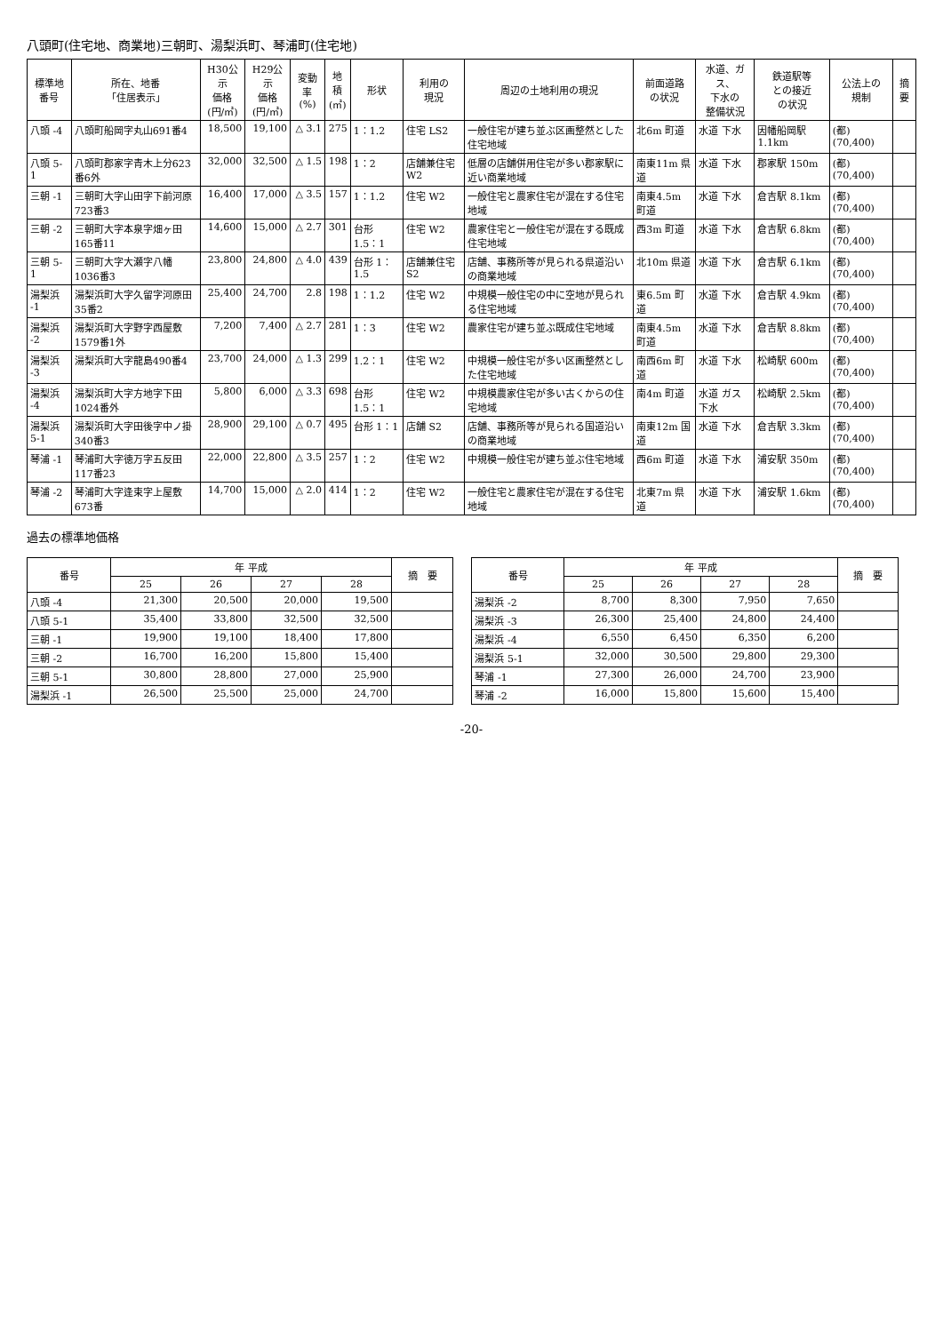八頭町(住宅地、商業地)三朝町、湯梨浜町、琴浦町(住宅地)
| 標準地 番号 | 所在、地番 「住居表示」 | H30公示 価格 (円/㎡) | H29公示 価格 (円/㎡) | 変動率 (%) | 地積 (㎡) | 形状 | 利用の 現況 | 周辺の土地利用の現況 | 前面道路 の状況 | 水道、ガス、 下水の 整備状況 | 鉄道駅等 との接近 の状況 | 公法上の 規制 | 摘要 |
| --- | --- | --- | --- | --- | --- | --- | --- | --- | --- | --- | --- | --- | --- |
| 八頭 -4 | 八頭町船岡字丸山691番4 | 18,500 | 19,100 | △ 3.1 | 275 | 1：1.2 | 住宅 LS2 | 一般住宅が建ち並ぶ区画整然とした住宅地域 | 北6m 町道 | 水道 下水 | 因幡船岡駅 1.1km | (都) (70,400) | |
| 八頭 5-1 | 八頭町郡家字青木上分623番6外 | 32,000 | 32,500 | △ 1.5 | 198 | 1：2 | 店舗兼住宅 W2 | 低層の店舗併用住宅が多い郡家駅に近い商業地域 | 南東11m 県道 | 水道 下水 | 郡家駅 150m | (都) (70,400) | |
| 三朝 -1 | 三朝町大字山田字下前河原723番3 | 16,400 | 17,000 | △ 3.5 | 157 | 1：1.2 | 住宅 W2 | 一般住宅と農家住宅が混在する住宅地域 | 南東4.5m 町道 | 水道 下水 | 倉吉駅 8.1km | (都) (70,400) | |
| 三朝 -2 | 三朝町大字本泉字畑ヶ田165番11 | 14,600 | 15,000 | △ 2.7 | 301 | 台形 1.5：1 | 住宅 W2 | 農家住宅と一般住宅が混在する既成住宅地域 | 西3m 町道 | 水道 下水 | 倉吉駅 6.8km | (都) (70,400) | |
| 三朝 5-1 | 三朝町大字大瀬字八幡1036番3 | 23,800 | 24,800 | △ 4.0 | 439 | 台形 1：1.5 | 店舗兼住宅 S2 | 店舗、事務所等が見られる県道沿いの商業地域 | 北10m 県道 | 水道 下水 | 倉吉駅 6.1km | (都) (70,400) | |
| 湯梨浜 -1 | 湯梨浜町大字久留字河原田35番2 | 25,400 | 24,700 | 2.8 | 198 | 1：1.2 | 住宅 W2 | 中規模一般住宅の中に空地が見られる住宅地域 | 東6.5m 町道 | 水道 下水 | 倉吉駅 4.9km | (都) (70,400) | |
| 湯梨浜 -2 | 湯梨浜町大字野字西屋敷1579番1外 | 7,200 | 7,400 | △ 2.7 | 281 | 1：3 | 住宅 W2 | 農家住宅が建ち並ぶ既成住宅地域 | 南東4.5m 町道 | 水道 下水 | 倉吉駅 8.8km | (都) (70,400) | |
| 湯梨浜 -3 | 湯梨浜町大字龍島490番4 | 23,700 | 24,000 | △ 1.3 | 299 | 1.2：1 | 住宅 W2 | 中規模一般住宅が多い区画整然とした住宅地域 | 南西6m 町道 | 水道 下水 | 松崎駅 600m | (都) (70,400) | |
| 湯梨浜 -4 | 湯梨浜町大字方地字下田1024番外 | 5,800 | 6,000 | △ 3.3 | 698 | 台形 1.5：1 | 住宅 W2 | 中規模農家住宅が多い古くからの住宅地域 | 南4m 町道 | 水道 ガス 下水 | 松崎駅 2.5km | (都) (70,400) | |
| 湯梨浜 5-1 | 湯梨浜町大字田後字中ノ掛340番3 | 28,900 | 29,100 | △ 0.7 | 495 | 台形 1：1 | 店舗 S2 | 店舗、事務所等が見られる国道沿いの商業地域 | 南東12m 国道 | 水道 下水 | 倉吉駅 3.3km | (都) (70,400) | |
| 琴浦 -1 | 琴浦町大字徳万字五反田117番23 | 22,000 | 22,800 | △ 3.5 | 257 | 1：2 | 住宅 W2 | 中規模一般住宅が建ち並ぶ住宅地域 | 西6m 町道 | 水道 下水 | 浦安駅 350m | (都) (70,400) | |
| 琴浦 -2 | 琴浦町大字逢束字上屋敷673番 | 14,700 | 15,000 | △ 2.0 | 414 | 1：2 | 住宅 W2 | 一般住宅と農家住宅が混在する住宅地域 | 北東7m 県道 | 水道 下水 | 浦安駅 1.6km | (都) (70,400) | |
過去の標準地価格
| 番号 | 年 平成 | | | | 摘 要 |
| --- | --- | --- | --- | --- | --- |
| | 25 | 26 | 27 | 28 | |
| 八頭 -4 | 21,300 | 20,500 | 20,000 | 19,500 | |
| 八頭 5-1 | 35,400 | 33,800 | 32,500 | 32,500 | |
| 三朝 -1 | 19,900 | 19,100 | 18,400 | 17,800 | |
| 三朝 -2 | 16,700 | 16,200 | 15,800 | 15,400 | |
| 三朝 5-1 | 30,800 | 28,800 | 27,000 | 25,900 | |
| 湯梨浜 -1 | 26,500 | 25,500 | 25,000 | 24,700 | |
| 番号 | 年 平成 | | | | 摘 要 |
| --- | --- | --- | --- | --- | --- |
| | 25 | 26 | 27 | 28 | |
| 湯梨浜 -2 | 8,700 | 8,300 | 7,950 | 7,650 | |
| 湯梨浜 -3 | 26,300 | 25,400 | 24,800 | 24,400 | |
| 湯梨浜 -4 | 6,550 | 6,450 | 6,350 | 6,200 | |
| 湯梨浜 5-1 | 32,000 | 30,500 | 29,800 | 29,300 | |
| 琴浦 -1 | 27,300 | 26,000 | 24,700 | 23,900 | |
| 琴浦 -2 | 16,000 | 15,800 | 15,600 | 15,400 | |
-20-